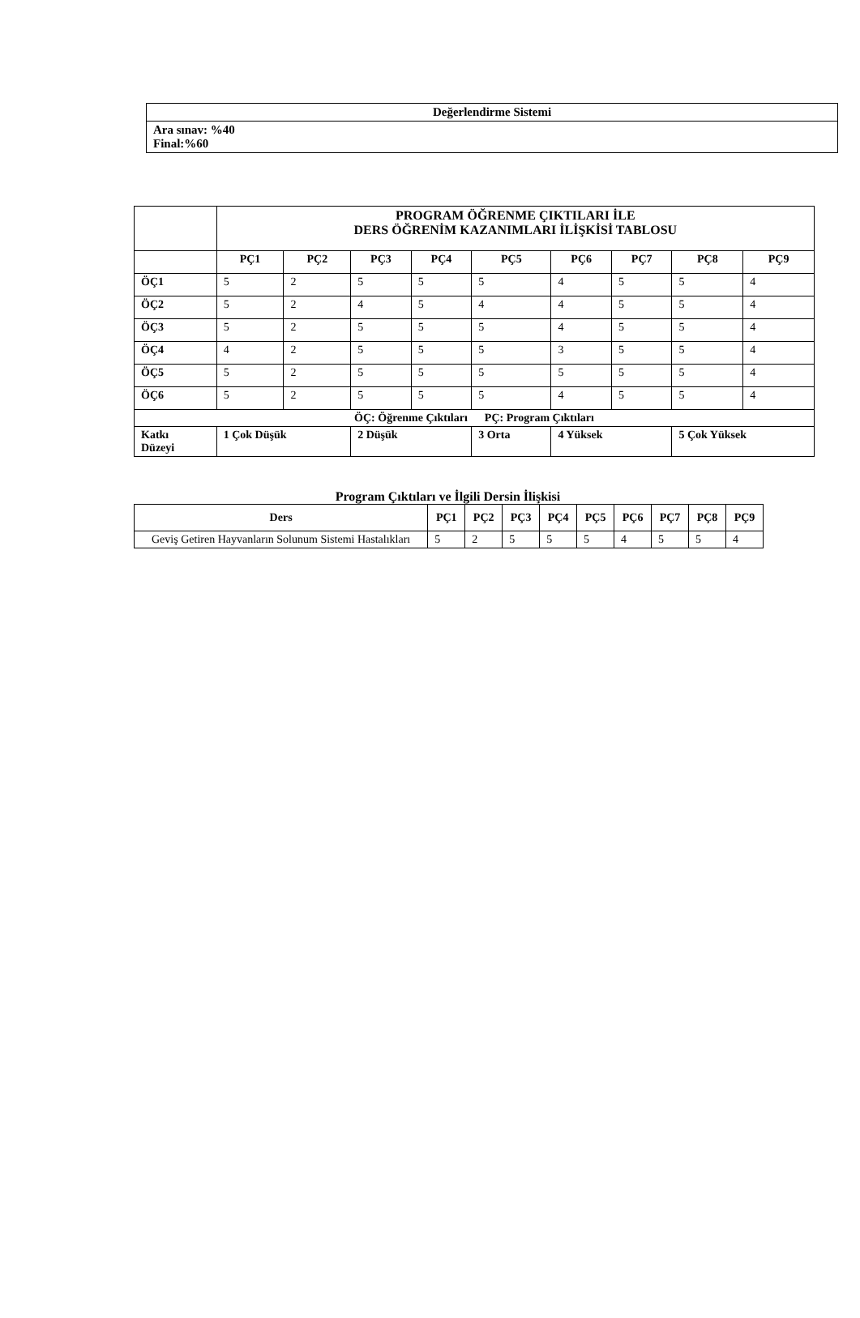| Değerlendirme Sistemi |
| --- |
| Ara sınav: %40 Final:%60 |
| | PROGRAM ÖĞRENME ÇIKTILARI İLE DERS ÖĞRENİM KAZANIMLARI İLİŞKİSİ TABLOSU | | | | | | | | |
| | PÇ1 | PÇ2 | PÇ3 | PÇ4 | PÇ5 | PÇ6 | PÇ7 | PÇ8 | PÇ9 |
| ÖÇ1 | 5 | 2 | 5 | 5 | 5 | 4 | 5 | 5 | 4 |
| ÖÇ2 | 5 | 2 | 4 | 5 | 4 | 4 | 5 | 5 | 4 |
| ÖÇ3 | 5 | 2 | 5 | 5 | 5 | 4 | 5 | 5 | 4 |
| ÖÇ4 | 4 | 2 | 5 | 5 | 5 | 3 | 5 | 5 | 4 |
| ÖÇ5 | 5 | 2 | 5 | 5 | 5 | 5 | 5 | 5 | 4 |
| ÖÇ6 | 5 | 2 | 5 | 5 | 5 | 4 | 5 | 5 | 4 |
| ÖÇ: Öğrenme Çıktıları PÇ: Program Çıktıları | | | | | | | | | |
| Katkı Düzeyi | 1 Çok Düşük | | 2 Düşük | | 3 Orta | 4 Yüksek | | 5 Çok Yüksek | |
Program Çıktıları ve İlgili Dersin İlişkisi
| Ders | PÇ1 | PÇ2 | PÇ3 | PÇ4 | PÇ5 | PÇ6 | PÇ7 | PÇ8 | PÇ9 |
| --- | --- | --- | --- | --- | --- | --- | --- | --- | --- |
| Geviş Getiren Hayvanların Solunum Sistemi Hastalıkları | 5 | 2 | 5 | 5 | 5 | 4 | 5 | 5 | 4 |